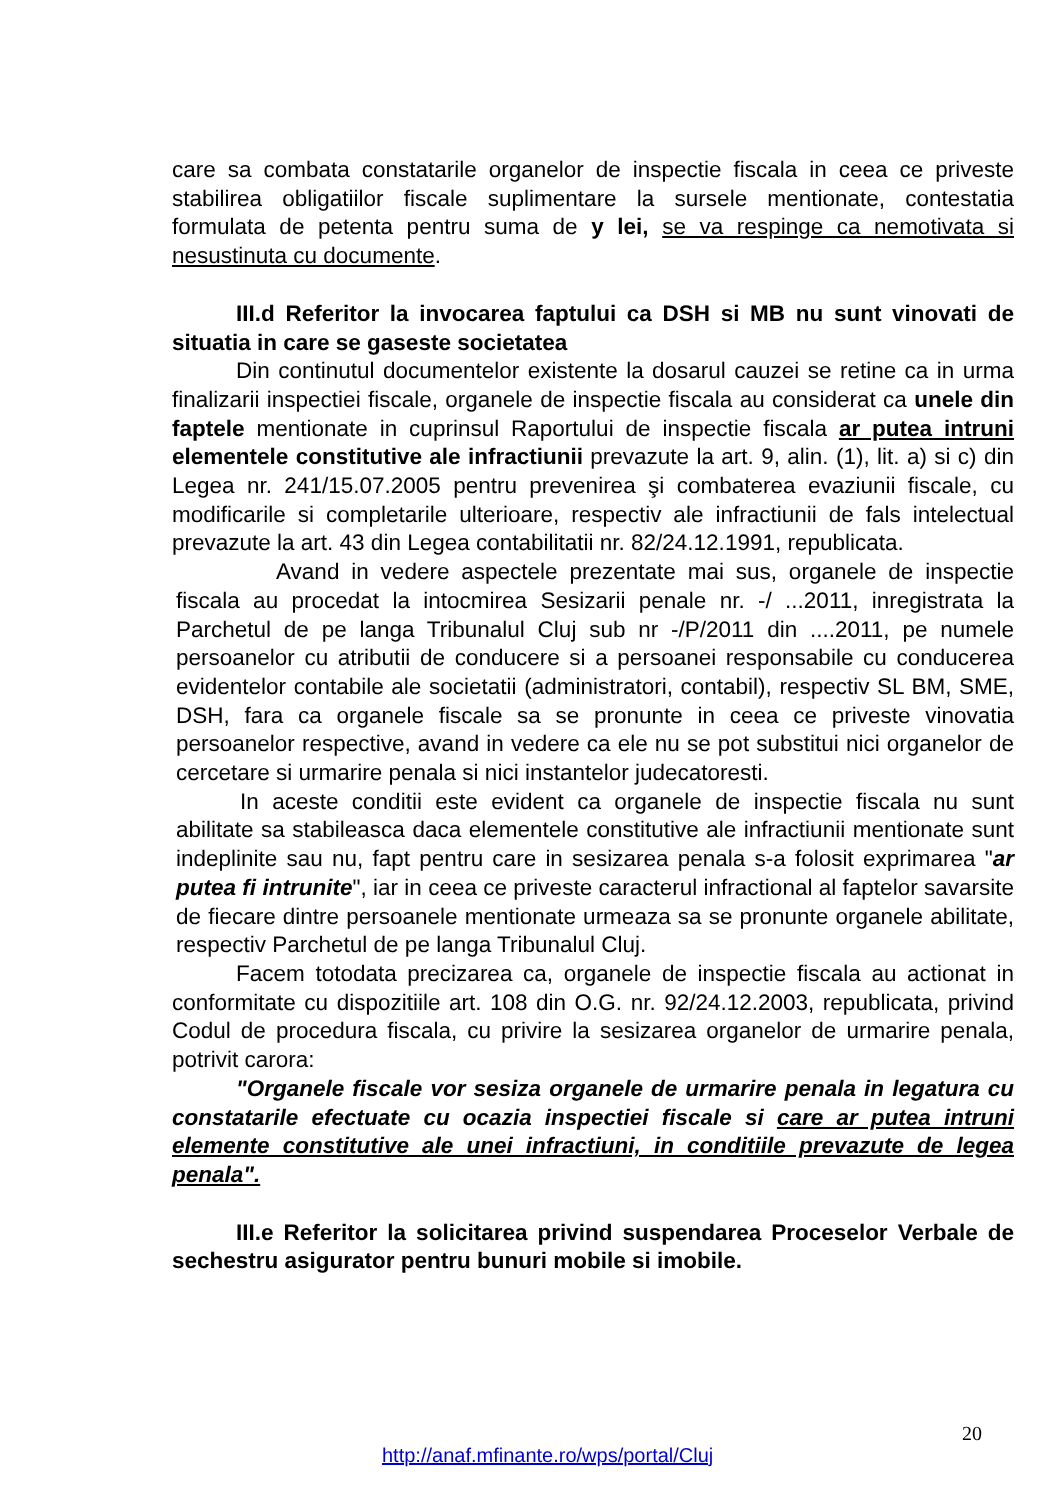care sa combata constatarile organelor de inspectie fiscala in ceea ce priveste stabilirea obligatiilor fiscale suplimentare la sursele mentionate, contestatia formulata de petenta pentru suma de y lei, se va respinge ca nemotivata si nesustinuta cu documente.
III.d Referitor la invocarea faptului ca DSH si MB nu sunt vinovati de situatia in care se gaseste societatea
Din continutul documentelor existente la dosarul cauzei se retine ca in urma finalizarii inspectiei fiscale, organele de inspectie fiscala au considerat ca unele din faptele mentionate in cuprinsul Raportului de inspectie fiscala ar putea intruni elementele constitutive ale infractiunii prevazute la art. 9, alin. (1), lit. a) si c) din Legea nr. 241/15.07.2005 pentru prevenirea şi combaterea evaziunii fiscale, cu modificarile si completarile ulterioare, respectiv ale infractiunii de fals intelectual prevazute la art. 43 din Legea contabilitatii nr. 82/24.12.1991, republicata.
Avand in vedere aspectele prezentate mai sus, organele de inspectie fiscala au procedat la intocmirea Sesizarii penale nr. -/ ...2011, inregistrata la Parchetul de pe langa Tribunalul Cluj sub nr -/P/2011 din ....2011, pe numele persoanelor cu atributii de conducere si a persoanei responsabile cu conducerea evidentelor contabile ale societatii (administratori, contabil), respectiv SL BM, SME, DSH, fara ca organele fiscale sa se pronunte in ceea ce priveste vinovatia persoanelor respective, avand in vedere ca ele nu se pot substitui nici organelor de cercetare si urmarire penala si nici instantelor judecatoresti.
In aceste conditii este evident ca organele de inspectie fiscala nu sunt abilitate sa stabileasca daca elementele constitutive ale infractiunii mentionate sunt indeplinite sau nu, fapt pentru care in sesizarea penala s-a folosit exprimarea "ar putea fi intrunite", iar in ceea ce priveste caracterul infractional al faptelor savarsite de fiecare dintre persoanele mentionate urmeaza sa se pronunte organele abilitate, respectiv Parchetul de pe langa Tribunalul Cluj.
Facem totodata precizarea ca, organele de inspectie fiscala au actionat in conformitate cu dispozitiile art. 108 din O.G. nr. 92/24.12.2003, republicata, privind Codul de procedura fiscala, cu privire la sesizarea organelor de urmarire penala, potrivit carora:
"Organele fiscale vor sesiza organele de urmarire penala in legatura cu constatarile efectuate cu ocazia inspectiei fiscale si care ar putea intruni elemente constitutive ale unei infractiuni, in conditiile prevazute de legea penala".
III.e Referitor la solicitarea privind suspendarea Proceselor Verbale de sechestru asigurator pentru bunuri mobile si imobile.
20
http://anaf.mfinante.ro/wps/portal/Cluj